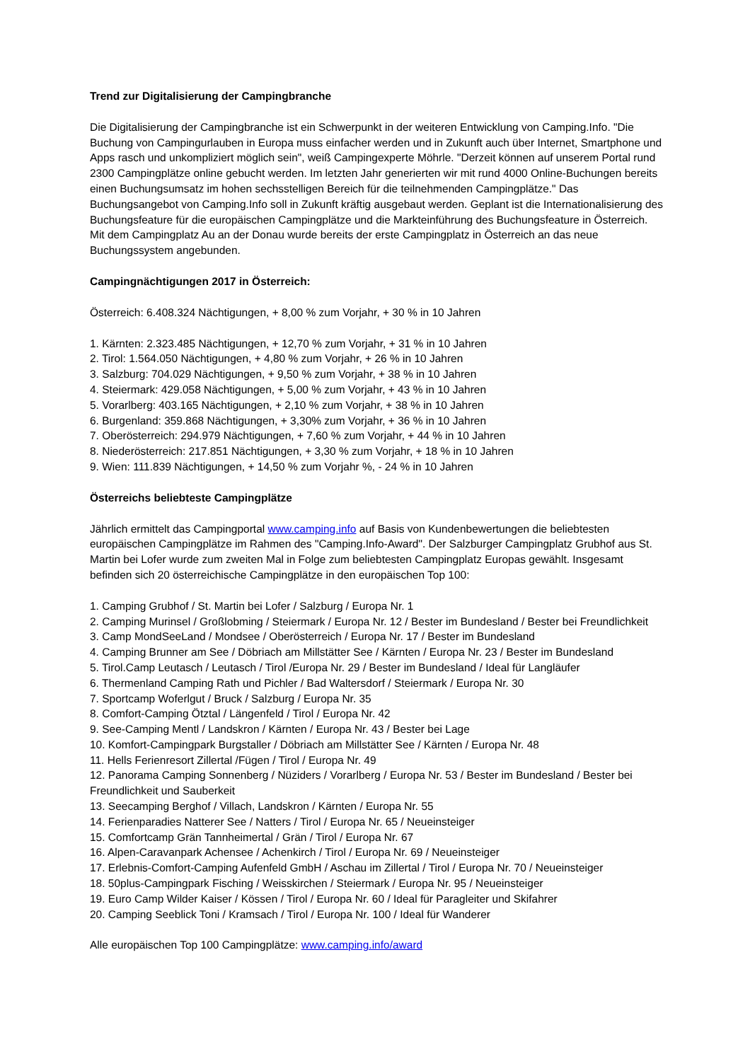Trend zur Digitalisierung der Campingbranche
Die Digitalisierung der Campingbranche ist ein Schwerpunkt in der weiteren Entwicklung von Camping.Info. "Die Buchung von Campingurlauben in Europa muss einfacher werden und in Zukunft auch über Internet, Smartphone und Apps rasch und unkompliziert möglich sein", weiß Campingexperte Möhrle. "Derzeit können auf unserem Portal rund 2300 Campingplätze online gebucht werden. Im letzten Jahr generierten wir mit rund 4000 Online-Buchungen bereits einen Buchungsumsatz im hohen sechsstelligen Bereich für die teilnehmenden Campingplätze." Das Buchungsangebot von Camping.Info soll in Zukunft kräftig ausgebaut werden. Geplant ist die Internationalisierung des Buchungsfeature für die europäischen Campingplätze und die Markteinführung des Buchungsfeature in Österreich. Mit dem Campingplatz Au an der Donau wurde bereits der erste Campingplatz in Österreich an das neue Buchungssystem angebunden.
Campingnächtigungen 2017 in Österreich:
Österreich: 6.408.324 Nächtigungen, + 8,00 % zum Vorjahr, + 30 % in 10 Jahren
1. Kärnten: 2.323.485 Nächtigungen, + 12,70 % zum Vorjahr, + 31 % in 10 Jahren
2. Tirol: 1.564.050 Nächtigungen, + 4,80 % zum Vorjahr, + 26 % in 10 Jahren
3. Salzburg: 704.029 Nächtigungen, + 9,50 % zum Vorjahr, + 38 % in 10 Jahren
4. Steiermark: 429.058 Nächtigungen, + 5,00 % zum Vorjahr, + 43 % in 10 Jahren
5. Vorarlberg: 403.165 Nächtigungen, + 2,10 % zum Vorjahr, + 38 % in 10 Jahren
6. Burgenland: 359.868 Nächtigungen, + 3,30% zum Vorjahr, + 36 % in 10 Jahren
7. Oberösterreich: 294.979 Nächtigungen, + 7,60 % zum Vorjahr, + 44 % in 10 Jahren
8. Niederösterreich: 217.851 Nächtigungen, + 3,30 % zum Vorjahr, + 18 % in 10 Jahren
9. Wien: 111.839 Nächtigungen, + 14,50 % zum Vorjahr %, - 24 % in 10 Jahren
Österreichs beliebteste Campingplätze
Jährlich ermittelt das Campingportal www.camping.info auf Basis von Kundenbewertungen die beliebtesten europäischen Campingplätze im Rahmen des "Camping.Info-Award". Der Salzburger Campingplatz Grubhof aus St. Martin bei Lofer wurde zum zweiten Mal in Folge zum beliebtesten Campingplatz Europas gewählt. Insgesamt befinden sich 20 österreichische Campingplätze in den europäischen Top 100:
1. Camping Grubhof / St. Martin bei Lofer / Salzburg / Europa Nr. 1
2. Camping Murinsel / Großlobming / Steiermark / Europa Nr. 12 / Bester im Bundesland / Bester bei Freundlichkeit
3. Camp MondSeeLand / Mondsee / Oberösterreich / Europa Nr. 17 / Bester im Bundesland
4. Camping Brunner am See / Döbriach am Millstätter See / Kärnten / Europa Nr. 23 / Bester im Bundesland
5. Tirol.Camp Leutasch / Leutasch / Tirol /Europa Nr. 29 / Bester im Bundesland / Ideal für Langläufer
6. Thermenland Camping Rath und Pichler / Bad Waltersdorf / Steiermark / Europa Nr. 30
7. Sportcamp Woferlgut / Bruck / Salzburg / Europa Nr. 35
8. Comfort-Camping Ötztal / Längenfeld / Tirol / Europa Nr. 42
9. See-Camping Mentl / Landskron / Kärnten / Europa Nr. 43 / Bester bei Lage
10. Komfort-Campingpark Burgstaller / Döbriach am Millstätter See / Kärnten / Europa Nr. 48
11. Hells Ferienresort Zillertal /Fügen / Tirol / Europa Nr. 49
12. Panorama Camping Sonnenberg / Nüziders / Vorarlberg / Europa Nr. 53 / Bester im Bundesland / Bester bei Freundlichkeit und Sauberkeit
13. Seecamping Berghof / Villach, Landskron / Kärnten / Europa Nr. 55
14. Ferienparadies Natterer See / Natters / Tirol / Europa Nr. 65 / Neueinsteiger
15. Comfortcamp Grän Tannheimertal / Grän / Tirol / Europa Nr. 67
16. Alpen-Caravanpark Achensee / Achenkirch / Tirol / Europa Nr. 69 / Neueinsteiger
17. Erlebnis-Comfort-Camping Aufenfeld GmbH / Aschau im Zillertal / Tirol / Europa Nr. 70 / Neueinsteiger
18. 50plus-Campingpark Fisching / Weisskirchen / Steiermark / Europa Nr. 95 / Neueinsteiger
19. Euro Camp Wilder Kaiser / Kössen / Tirol / Europa Nr. 60 / Ideal für Paragleiter und Skifahrer
20. Camping Seeblick Toni / Kramsach / Tirol / Europa Nr. 100 / Ideal für Wanderer
Alle europäischen Top 100 Campingplätze: www.camping.info/award